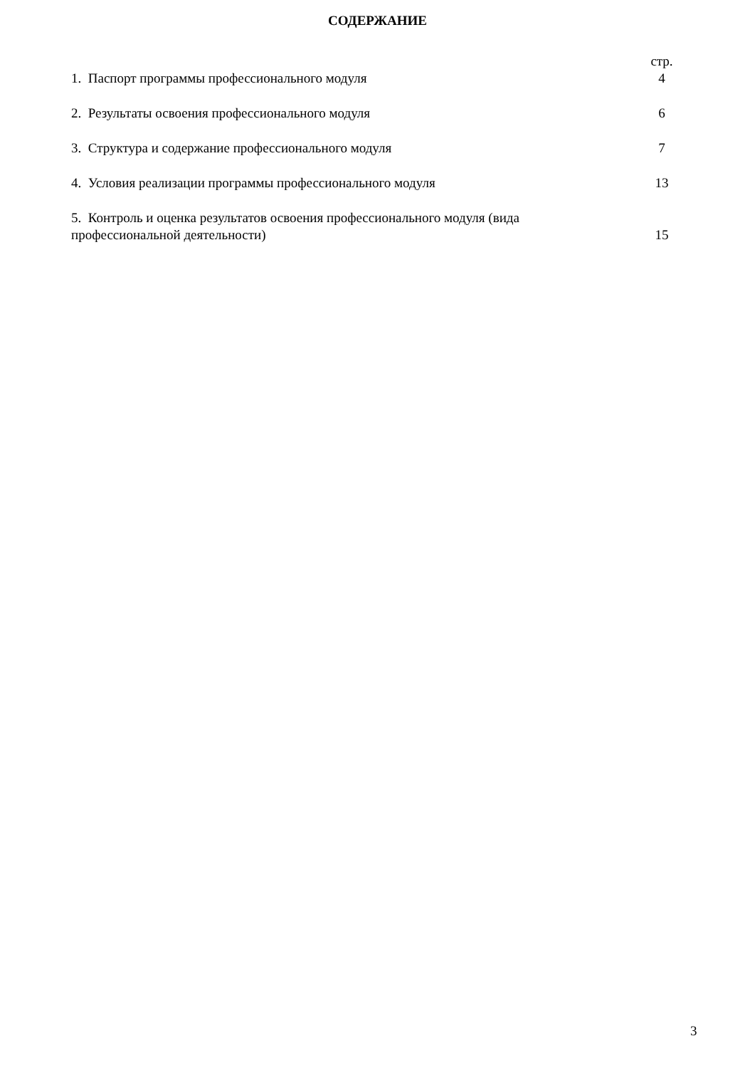СОДЕРЖАНИЕ
стр.
1. Паспорт программы профессионального модуля 4
2. Результаты освоения профессионального модуля 6
3. Структура и содержание профессионального модуля 7
4. Условия реализации программы профессионального модуля 13
5. Контроль и оценка результатов освоения профессионального модуля (вида профессиональной деятельности) 15
3